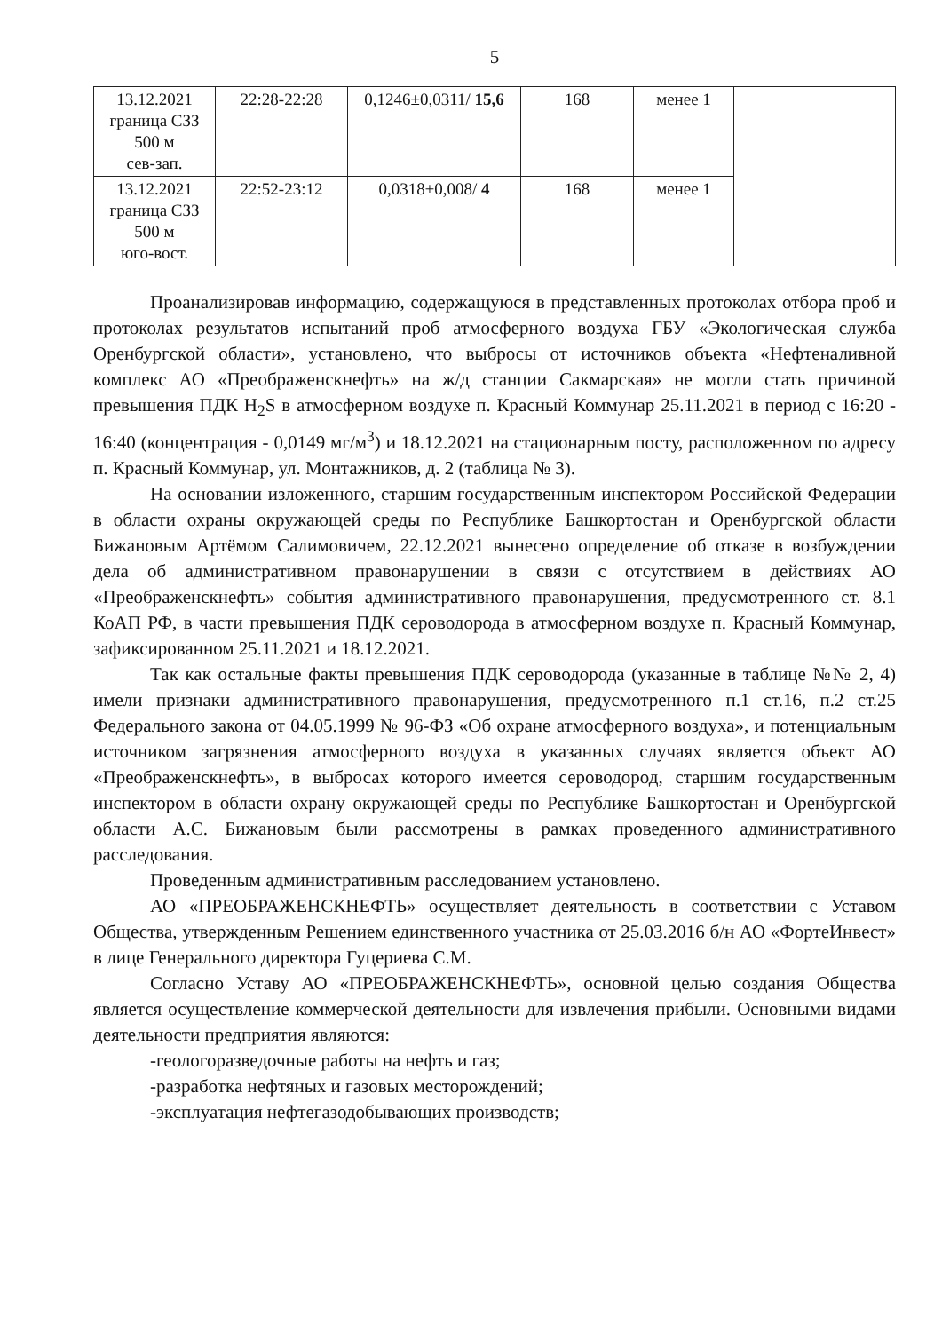5
| 13.12.2021 граница СЗЗ 500 м сев-зап. | 22:28-22:28 | 0,1246±0,0311/ 15,6 | 168 | менее 1 | |
| 13.12.2021 граница СЗЗ 500 м юго-вост. | 22:52-23:12 | 0,0318±0,008/ 4 | 168 | менее 1 | |
Проанализировав информацию, содержащуюся в представленных протоколах отбора проб и протоколах результатов испытаний проб атмосферного воздуха ГБУ «Экологическая служба Оренбургской области», установлено, что выбросы от источников объекта «Нефтеналивной комплекс АО «Преображенскнефть» на ж/д станции Сакмарская» не могли стать причиной превышения ПДК H<sub>2</sub>S в атмосферном воздухе п. Красный Коммунар 25.11.2021 в период с 16:20 - 16:40 (концентрация - 0,0149 мг/м<sup>3</sup>) и 18.12.2021 на стационарным посту, расположенном по адресу п. Красный Коммунар, ул. Монтажников, д. 2 (таблица № 3).
На основании изложенного, старшим государственным инспектором Российской Федерации в области охраны окружающей среды по Республике Башкортостан и Оренбургской области Бижановым Артёмом Салимовичем, 22.12.2021 вынесено определение об отказе в возбуждении дела об административном правонарушении в связи с отсутствием в действиях АО «Преображенскнефть» события административного правонарушения, предусмотренного ст. 8.1 КоАП РФ, в части превышения ПДК сероводорода в атмосферном воздухе п. Красный Коммунар, зафиксированном 25.11.2021 и 18.12.2021.
Так как остальные факты превышения ПДК сероводорода (указанные в таблице №№ 2, 4) имели признаки административного правонарушения, предусмотренного п.1 ст.16, п.2 ст.25 Федерального закона от 04.05.1999 № 96-ФЗ «Об охране атмосферного воздуха», и потенциальным источником загрязнения атмосферного воздуха в указанных случаях является объект АО «Преображенскнефть», в выбросах которого имеется сероводород, старшим государственным инспектором в области охрану окружающей среды по Республике Башкортостан и Оренбургской области А.С. Бижановым были рассмотрены в рамках проведенного административного расследования.
Проведенным административным расследованием установлено.
АО «ПРЕОБРАЖЕНСКНЕФТЬ» осуществляет деятельность в соответствии с Уставом Общества, утвержденным Решением единственного участника от 25.03.2016 б/н АО «ФортеИнвест» в лице Генерального директора Гуцериева С.М.
Согласно Уставу АО «ПРЕОБРАЖЕНСКНЕФТЬ», основной целью создания Общества является осуществление коммерческой деятельности для извлечения прибыли. Основными видами деятельности предприятия являются:
-геологоразведочные работы на нефть и газ;
-разработка нефтяных и газовых месторождений;
-эксплуатация нефтегазодобывающих производств;